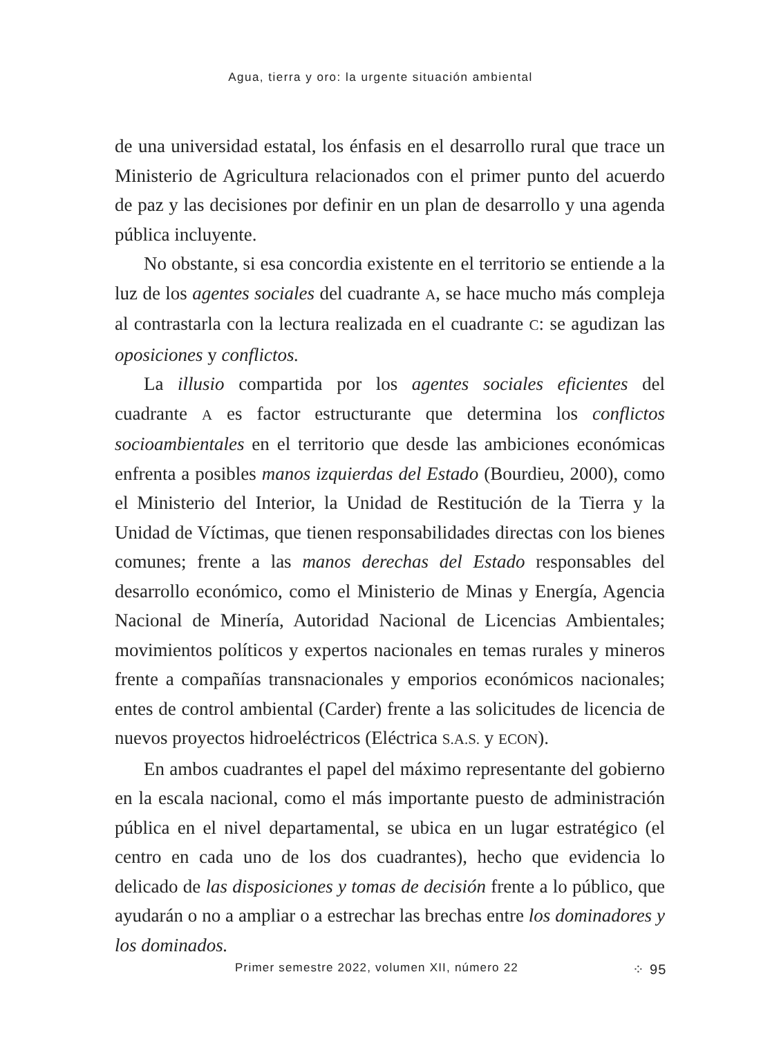Agua, tierra y oro: la urgente situación ambiental
de una universidad estatal, los énfasis en el desarrollo rural que trace un Ministerio de Agricultura relacionados con el primer punto del acuerdo de paz y las decisiones por definir en un plan de desarrollo y una agenda pública incluyente.
No obstante, si esa concordia existente en el territorio se entiende a la luz de los agentes sociales del cuadrante A, se hace mucho más compleja al contrastarla con la lectura realizada en el cuadrante C: se agudizan las oposiciones y conflictos.
La illusio compartida por los agentes sociales eficientes del cuadrante A es factor estructurante que determina los conflictos socioambientales en el territorio que desde las ambiciones económicas enfrenta a posibles manos izquierdas del Estado (Bourdieu, 2000), como el Ministerio del Interior, la Unidad de Restitución de la Tierra y la Unidad de Víctimas, que tienen responsabilidades directas con los bienes comunes; frente a las manos derechas del Estado responsables del desarrollo económico, como el Ministerio de Minas y Energía, Agencia Nacional de Minería, Autoridad Nacional de Licencias Ambientales; movimientos políticos y expertos nacionales en temas rurales y mineros frente a compañías transnacionales y emporios económicos nacionales; entes de control ambiental (Carder) frente a las solicitudes de licencia de nuevos proyectos hidroeléctricos (Eléctrica S.A.S. y ECON).
En ambos cuadrantes el papel del máximo representante del gobierno en la escala nacional, como el más importante puesto de administración pública en el nivel departamental, se ubica en un lugar estratégico (el centro en cada uno de los dos cuadrantes), hecho que evidencia lo delicado de las disposiciones y tomas de decisión frente a lo público, que ayudarán o no a ampliar o a estrechar las brechas entre los dominadores y los dominados.
Primer semestre 2022, volumen XII, número 22 ⁘ 95